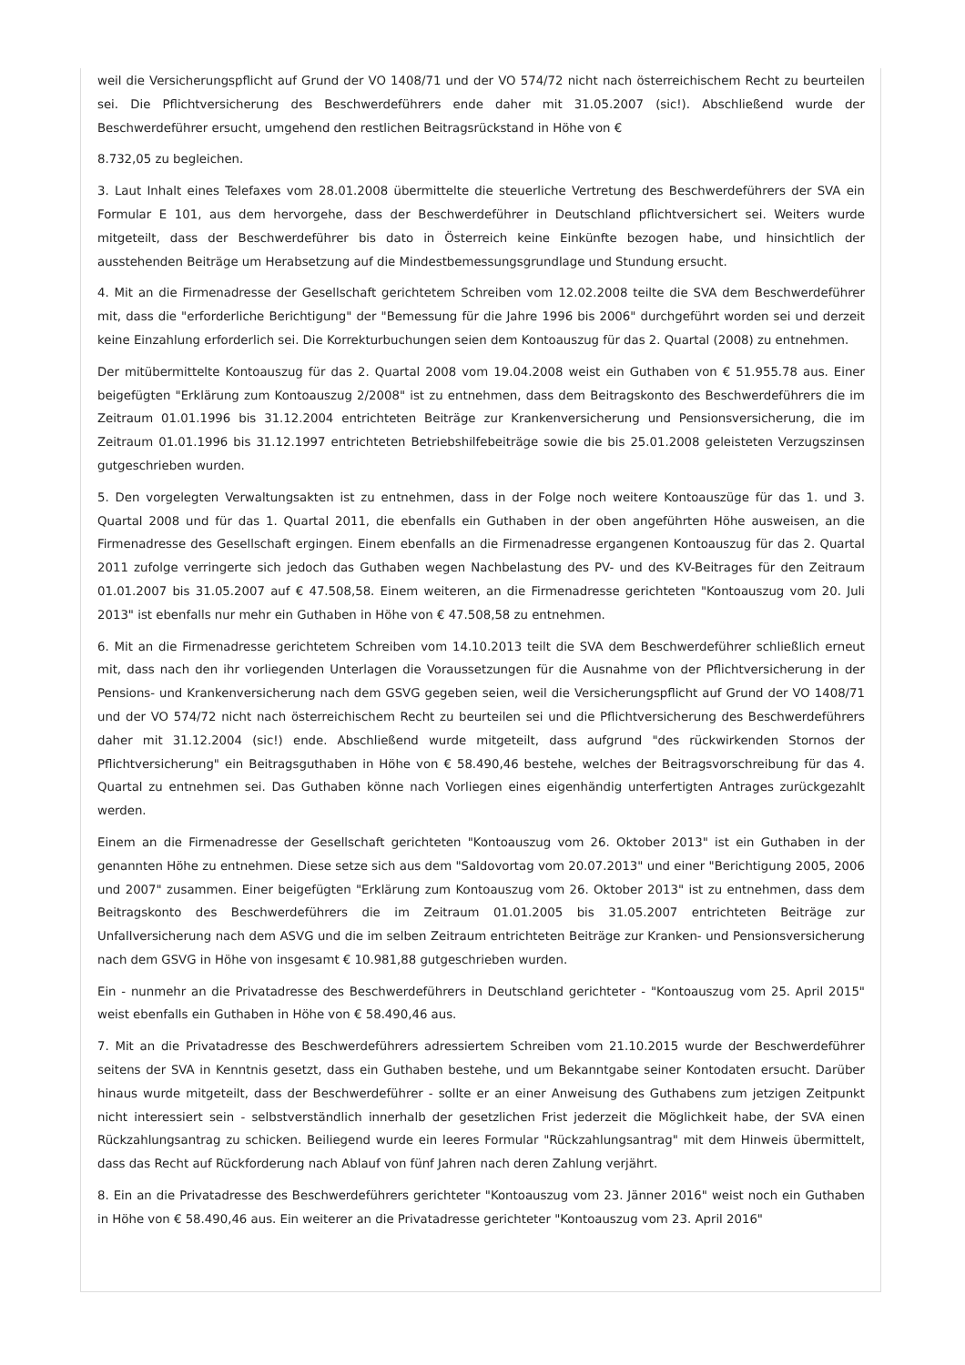weil die Versicherungspflicht auf Grund der VO 1408/71 und der VO 574/72 nicht nach österreichischem Recht zu beurteilen sei. Die Pflichtversicherung des Beschwerdeführers ende daher mit 31.05.2007 (sic!). Abschließend wurde der Beschwerdeführer ersucht, umgehend den restlichen Beitragsrückstand in Höhe von €
8.732,05 zu begleichen.
3. Laut Inhalt eines Telefaxes vom 28.01.2008 übermittelte die steuerliche Vertretung des Beschwerdeführers der SVA ein Formular E 101, aus dem hervorgehe, dass der Beschwerdeführer in Deutschland pflichtversichert sei. Weiters wurde mitgeteilt, dass der Beschwerdeführer bis dato in Österreich keine Einkünfte bezogen habe, und hinsichtlich der ausstehenden Beiträge um Herabsetzung auf die Mindestbemessungsgrundlage und Stundung ersucht.
4. Mit an die Firmenadresse der Gesellschaft gerichtetem Schreiben vom 12.02.2008 teilte die SVA dem Beschwerdeführer mit, dass die "erforderliche Berichtigung" der "Bemessung für die Jahre 1996 bis 2006" durchgeführt worden sei und derzeit keine Einzahlung erforderlich sei. Die Korrekturbuchungen seien dem Kontoauszug für das 2. Quartal (2008) zu entnehmen.
Der mitübermittelte Kontoauszug für das 2. Quartal 2008 vom 19.04.2008 weist ein Guthaben von € 51.955.78 aus. Einer beigefügten "Erklärung zum Kontoauszug 2/2008" ist zu entnehmen, dass dem Beitragskonto des Beschwerdeführers die im Zeitraum 01.01.1996 bis 31.12.2004 entrichteten Beiträge zur Krankenversicherung und Pensionsversicherung, die im Zeitraum 01.01.1996 bis 31.12.1997 entrichteten Betriebshilfebeiträge sowie die bis 25.01.2008 geleisteten Verzugszinsen gutgeschrieben wurden.
5. Den vorgelegten Verwaltungsakten ist zu entnehmen, dass in der Folge noch weitere Kontoauszüge für das 1. und 3. Quartal 2008 und für das 1. Quartal 2011, die ebenfalls ein Guthaben in der oben angeführten Höhe ausweisen, an die Firmenadresse des Gesellschaft ergingen. Einem ebenfalls an die Firmenadresse ergangenen Kontoauszug für das 2. Quartal 2011 zufolge verringerte sich jedoch das Guthaben wegen Nachbelastung des PV- und des KV-Beitrages für den Zeitraum 01.01.2007 bis 31.05.2007 auf € 47.508,58. Einem weiteren, an die Firmenadresse gerichteten "Kontoauszug vom 20. Juli 2013" ist ebenfalls nur mehr ein Guthaben in Höhe von € 47.508,58 zu entnehmen.
6. Mit an die Firmenadresse gerichtetem Schreiben vom 14.10.2013 teilt die SVA dem Beschwerdeführer schließlich erneut mit, dass nach den ihr vorliegenden Unterlagen die Voraussetzungen für die Ausnahme von der Pflichtversicherung in der Pensions- und Krankenversicherung nach dem GSVG gegeben seien, weil die Versicherungspflicht auf Grund der VO 1408/71 und der VO 574/72 nicht nach österreichischem Recht zu beurteilen sei und die Pflichtversicherung des Beschwerdeführers daher mit 31.12.2004 (sic!) ende. Abschließend wurde mitgeteilt, dass aufgrund "des rückwirkenden Stornos der Pflichtversicherung" ein Beitragsguthaben in Höhe von € 58.490,46 bestehe, welches der Beitragsvorschreibung für das 4. Quartal zu entnehmen sei. Das Guthaben könne nach Vorliegen eines eigenhändig unterfertigten Antrages zurückgezahlt werden.
Einem an die Firmenadresse der Gesellschaft gerichteten "Kontoauszug vom 26. Oktober 2013" ist ein Guthaben in der genannten Höhe zu entnehmen. Diese setze sich aus dem "Saldovortag vom 20.07.2013" und einer "Berichtigung 2005, 2006 und 2007" zusammen. Einer beigefügten "Erklärung zum Kontoauszug vom 26. Oktober 2013" ist zu entnehmen, dass dem Beitragskonto des Beschwerdeführers die im Zeitraum 01.01.2005 bis 31.05.2007 entrichteten Beiträge zur Unfallversicherung nach dem ASVG und die im selben Zeitraum entrichteten Beiträge zur Kranken- und Pensionsversicherung nach dem GSVG in Höhe von insgesamt € 10.981,88 gutgeschrieben wurden.
Ein - nunmehr an die Privatadresse des Beschwerdeführers in Deutschland gerichteter - "Kontoauszug vom 25. April 2015" weist ebenfalls ein Guthaben in Höhe von € 58.490,46 aus.
7. Mit an die Privatadresse des Beschwerdeführers adressiertem Schreiben vom 21.10.2015 wurde der Beschwerdeführer seitens der SVA in Kenntnis gesetzt, dass ein Guthaben bestehe, und um Bekanntgabe seiner Kontodaten ersucht. Darüber hinaus wurde mitgeteilt, dass der Beschwerdeführer - sollte er an einer Anweisung des Guthabens zum jetzigen Zeitpunkt nicht interessiert sein - selbstverständlich innerhalb der gesetzlichen Frist jederzeit die Möglichkeit habe, der SVA einen Rückzahlungsantrag zu schicken. Beiliegend wurde ein leeres Formular "Rückzahlungsantrag" mit dem Hinweis übermittelt, dass das Recht auf Rückforderung nach Ablauf von fünf Jahren nach deren Zahlung verjährt.
8. Ein an die Privatadresse des Beschwerdeführers gerichteter "Kontoauszug vom 23. Jänner 2016" weist noch ein Guthaben in Höhe von € 58.490,46 aus. Ein weiterer an die Privatadresse gerichteter "Kontoauszug vom 23. April 2016"